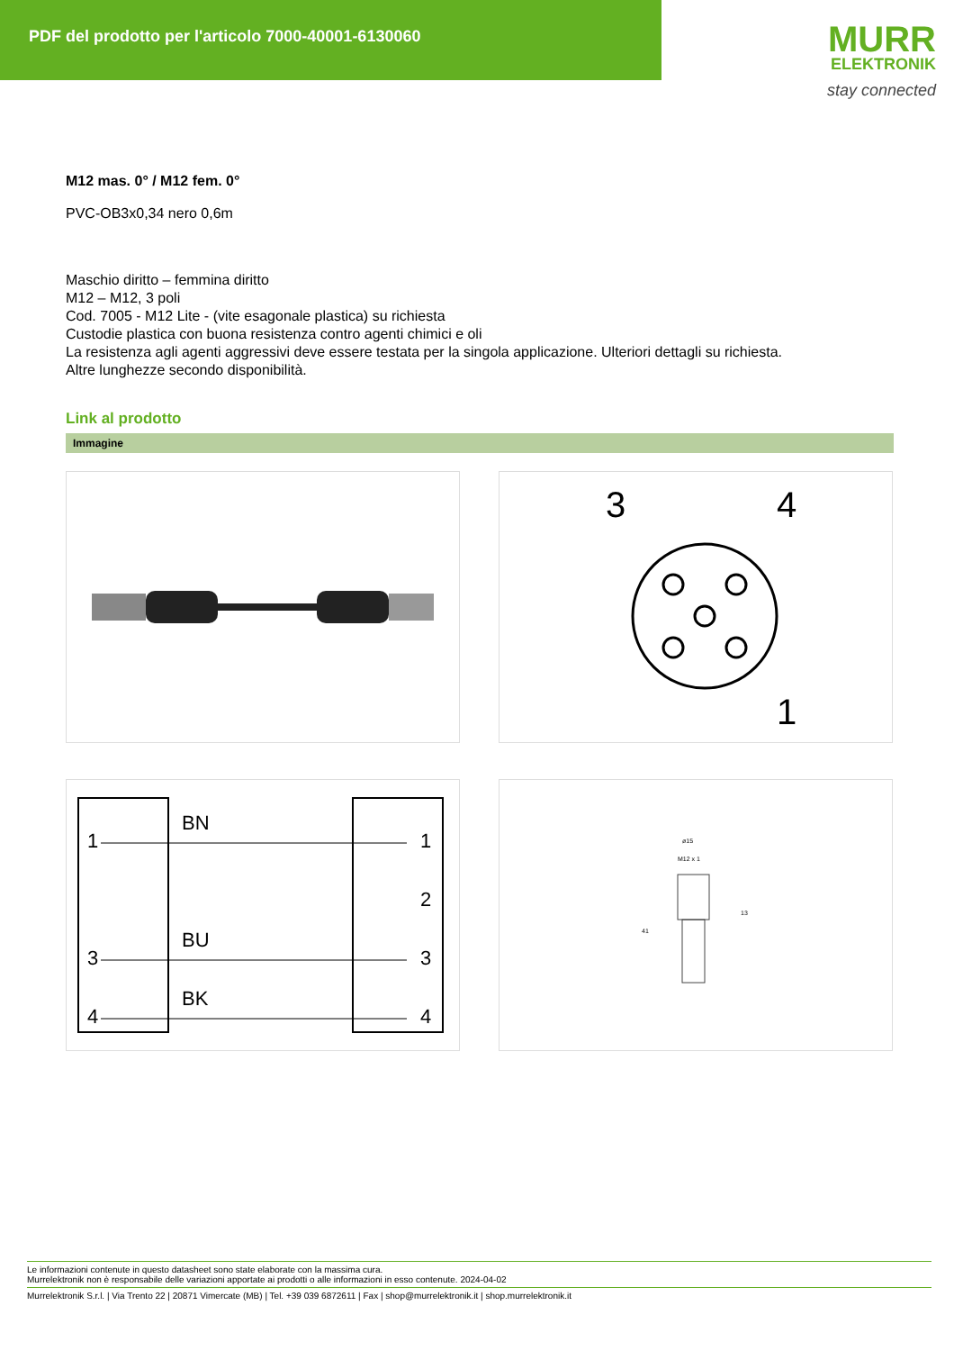PDF del prodotto per l'articolo 7000-40001-6130060
MURR
ELEKTRONIK
stay connected
M12 mas. 0° / M12 fem. 0°
PVC-OB3x0,34 nero 0,6m
Maschio diritto – femmina diritto
M12 – M12, 3 poli
Cod. 7005 - M12 Lite - (vite esagonale plastica) su richiesta
Custodie plastica con buona resistenza contro agenti chimici e oli
La resistenza agli agenti aggressivi deve essere testata per la singola applicazione. Ulteriori dettagli su richiesta.
Altre lunghezze secondo disponibilità.
Link al prodotto
Immagine
3
4
1
1
BN
1
2
3
BU
3
4
BK
4
ø15
M12 x 1
41
13
Le informazioni contenute in questo datasheet sono state elaborate con la massima cura.
Murrelektronik non è responsabile delle variazioni apportate ai prodotti o alle informazioni in esso contenute. 2024-04-02
Murrelektronik S.r.l. | Via Trento 22 | 20871 Vimercate (MB) | Tel. +39 039 6872611 | Fax | shop@murrelektronik.it | shop.murrelektronik.it